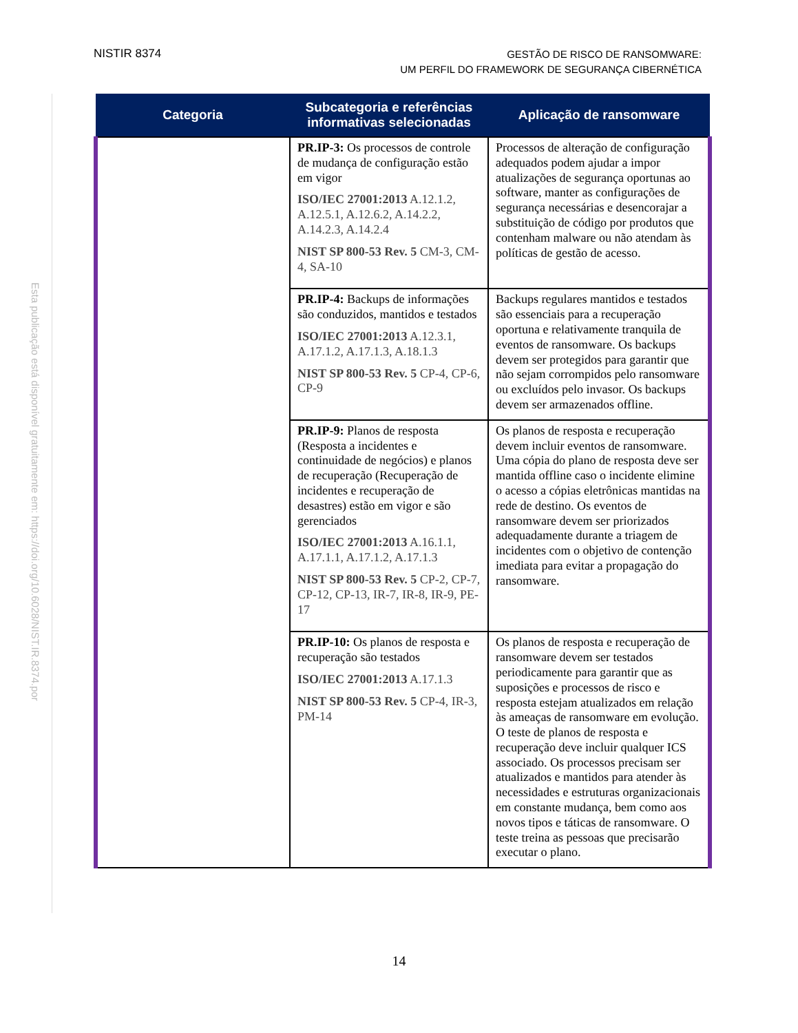NISTIR 8374
GESTÃO DE RISCO DE RANSOMWARE:
UM PERFIL DO FRAMEWORK DE SEGURANÇA CIBERNÉTICA
Esta publicação está disponível gratuitamente em: https://doi.org/10.6028/NIST.IR.8374.por
| Categoria | Subcategoria e referências informativas selecionadas | Aplicação de ransomware |
| --- | --- | --- |
| | PR.IP-3: Os processos de controle de mudança de configuração estão em vigor ISO/IEC 27001:2013 A.12.1.2, A.12.5.1, A.12.6.2, A.14.2.2, A.14.2.3, A.14.2.4 NIST SP 800-53 Rev. 5 CM-3, CM-4, SA-10 | Processos de alteração de configuração adequados podem ajudar a impor atualizações de segurança oportunas ao software, manter as configurações de segurança necessárias e desencorajar a substituição de código por produtos que contenham malware ou não atendam às políticas de gestão de acesso. |
| | PR.IP-4: Backups de informações são conduzidos, mantidos e testados ISO/IEC 27001:2013 A.12.3.1, A.17.1.2, A.17.1.3, A.18.1.3 NIST SP 800-53 Rev. 5 CP-4, CP-6, CP-9 | Backups regulares mantidos e testados são essenciais para a recuperação oportuna e relativamente tranquila de eventos de ransomware. Os backups devem ser protegidos para garantir que não sejam corrompidos pelo ransomware ou excluídos pelo invasor. Os backups devem ser armazenados offline. |
| | PR.IP-9: Planos de resposta (Resposta a incidentes e continuidade de negócios) e planos de recuperação (Recuperação de incidentes e recuperação de desastres) estão em vigor e são gerenciados ISO/IEC 27001:2013 A.16.1.1, A.17.1.1, A.17.1.2, A.17.1.3 NIST SP 800-53 Rev. 5 CP-2, CP-7, CP-12, CP-13, IR-7, IR-8, IR-9, PE-17 | Os planos de resposta e recuperação devem incluir eventos de ransomware. Uma cópia do plano de resposta deve ser mantida offline caso o incidente elimine o acesso a cópias eletrônicas mantidas na rede de destino. Os eventos de ransomware devem ser priorizados adequadamente durante a triagem de incidentes com o objetivo de contenção imediata para evitar a propagação do ransomware. |
| | PR.IP-10: Os planos de resposta e recuperação são testados ISO/IEC 27001:2013 A.17.1.3 NIST SP 800-53 Rev. 5 CP-4, IR-3, PM-14 | Os planos de resposta e recuperação de ransomware devem ser testados periodicamente para garantir que as suposições e processos de risco e resposta estejam atualizados em relação às ameaças de ransomware em evolução. O teste de planos de resposta e recuperação deve incluir qualquer ICS associado. Os processos precisam ser atualizados e mantidos para atender às necessidades e estruturas organizacionais em constante mudança, bem como aos novos tipos e táticas de ransomware. O teste treina as pessoas que precisarão executar o plano. |
14